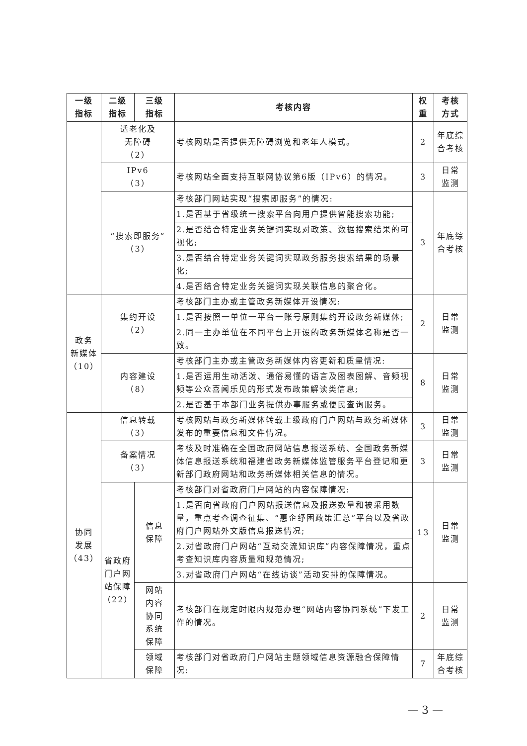| 一级 指标 | 二级 指标 | 三级 指标 | 考核内容 | 权 重 | 考核 方式 |
| --- | --- | --- | --- | --- | --- |
| | 适老化及 无障碍 （2） | | 考核网站是否提供无障碍浏览和老年人模式。 | 2 | 年底综合考核 |
| | IPv6 （3） | | 考核网站全面支持互联网协议第6版（IPv6）的情况。 | 3 | 日常 监测 |
| | “搜索即服务” （3） | | 考核部门网站实现“搜索即服务”的情况: | 3 | 年底综合考核 |
| | | | 1.是否基于省级统一搜索平台向用户提供智能搜索功能; | | |
| | | | 2.是否结合特定业务关键词实现对政策、数据搜索结果的可视化; | | |
| | | | 3.是否结合特定业务关键词实现政务服务搜索结果的场景化; | | |
| | | | 4.是否结合特定业务关键词实现关联信息的聚合化。 | | |
| 政务 新媒体 （10） | 集约开设 （2） | | 考核部门主办或主管政务新媒体开设情况: | 2 | 日常 监测 |
| | | | 1.是否按照一单位一平台一账号原则集约开设政务新媒体; | | |
| | | | 2.同一主办单位在不同平台上开设的政务新媒体名称是否一致。 | | |
| | 内容建设 （8） | | 考核部门主办或主管政务新媒体内容更新和质量情况: | 8 | 日常 监测 |
| | | | 1.是否运用生动活泼、通俗易懂的语言及图表图解、音频视频等公众喜闻乐见的形式发布政策解读类信息; | | |
| | | | 2.是否基于本部门业务提供办事服务或便民查询服务。 | | |
| 协同 发展 （43） | 信息转载 （3） | | 考核网站与政务新媒体转载上级政府门户网站与政务新媒体发布的重要信息和文件情况。 | 3 | 日常 监测 |
| | 备案情况 （3） | | 考核及时准确在全国政府网站信息报送系统、全国政务新媒体信息报送系统和福建省政务新媒体监管服务平台登记和更新部门政府网站和政务新媒体相关信息的情况。 | 3 | 日常 监测 |
| | 省政府门户网站保障（22） | 信息 保障 | 考核部门对省政府门户网站的内容保障情况: | 13 | 日常 监测 |
| | | | 1.是否向省政府门户网站报送信息及报送数量和被采用数量，重点考查调查征集、“惠企纾困政策汇总”平台以及省政府门户网站外文版信息报送情况; | | |
| | | | 2.对省政府门户网站“互动交流知识库”内容保障情况，重点考查知识库内容质量和规范情况; | | |
| | | | 3.对省政府门户网站“在线访谈”活动安排的保障情况。 | | |
| | | 网站 内容 协同 系统 保障 | 考核部门在规定时限内规范办理“网站内容协同系统”下发工作的情况。 | 2 | 日常 监测 |
| | | 领域 保障 | 考核部门对省政府门户网站主题领域信息资源融合保障情况: | 7 | 年底综合考核 |
— 3 —